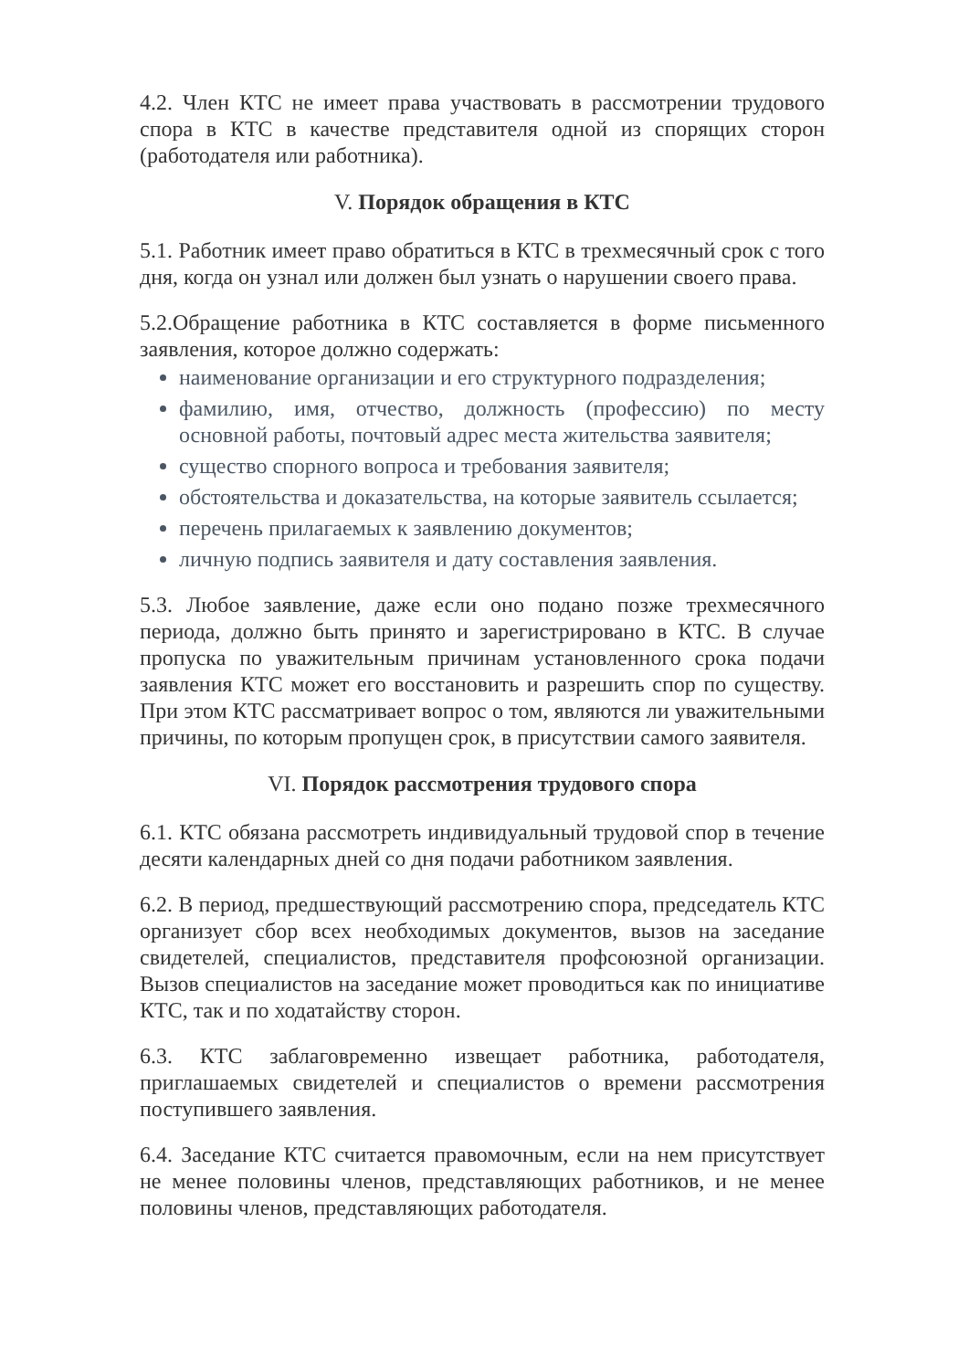4.2. Член КТС не имеет права участвовать в рассмотрении трудового спора в КТС в качестве представителя одной из спорящих сторон (работодателя или работника).
V. Порядок обращения в КТС
5.1. Работник имеет право обратиться в КТС в трехмесячный срок с того дня, когда он узнал или должен был узнать о нарушении своего права.
5.2.Обращение работника в КТС составляется в форме письменного заявления, которое должно содержать:
наименование организации и его структурного подразделения;
фамилию, имя, отчество, должность (профессию) по месту основной работы, почтовый адрес места жительства заявителя;
существо спорного вопроса и требования заявителя;
обстоятельства и доказательства, на которые заявитель ссылается;
перечень прилагаемых к заявлению документов;
личную подпись заявителя и дату составления заявления.
5.3. Любое заявление, даже если оно подано позже трехмесячного периода, должно быть принято и зарегистрировано в КТС. В случае пропуска по уважительным причинам установленного срока подачи заявления КТС может его восстановить и разрешить спор по существу. При этом КТС рассматривает вопрос о том, являются ли уважительными причины, по которым пропущен срок, в присутствии самого заявителя.
VI. Порядок рассмотрения трудового спора
6.1. КТС обязана рассмотреть индивидуальный трудовой спор в течение десяти календарных дней со дня подачи работником заявления.
6.2. В период, предшествующий рассмотрению спора, председатель КТС организует сбор всех необходимых документов, вызов на заседание свидетелей, специалистов, представителя профсоюзной организации. Вызов специалистов на заседание может проводиться как по инициативе КТС, так и по ходатайству сторон.
6.3. КТС заблаговременно извещает работника, работодателя, приглашаемых свидетелей и специалистов о времени рассмотрения поступившего заявления.
6.4. Заседание КТС считается правомочным, если на нем присутствует не менее половины членов, представляющих работников, и не менее половины членов, представляющих работодателя.